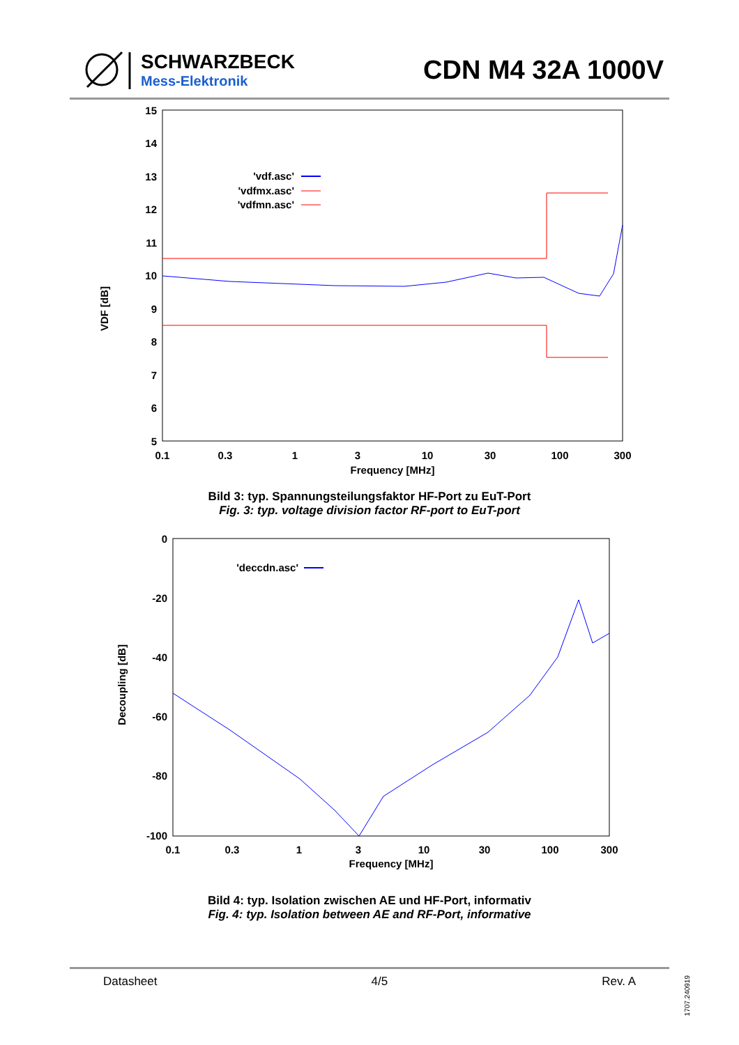SCHWARZBECK
Mess-Elektronik
CDN M4 32A 1000V
VDF [dB]
15
14
13
12
11
10
9
8
7
6
5
0.1
0.3
1
3
10
30
100
300
Frequency [MHz]
'vdf.asc'
'vdfmx.asc'
'vdfmn.asc'
Bild 3: typ. Spannungsteilungsfaktor HF-Port zu EuT-Port
Fig. 3: typ. voltage division factor RF-port to EuT-port
Decoupling [dB]
0
-20
-40
-60
-80
-100
0.1
0.3
1
3
10
30
100
300
Frequency [MHz]
'deccdn.asc'
Bild 4: typ. Isolation zwischen AE und HF-Port, informativ
Fig. 4: typ. Isolation between AE and RF-Port, informative
Datasheet 4/5 Rev. A
1707.240919